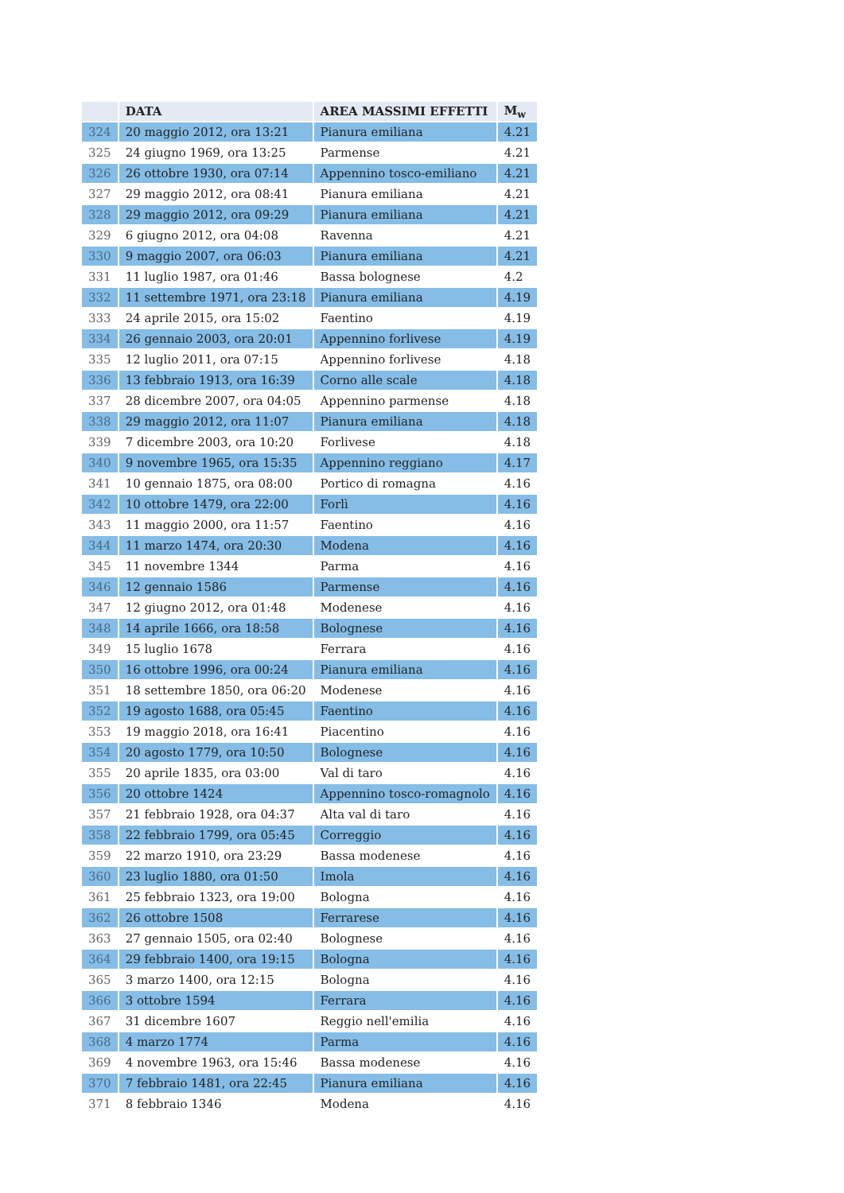| | DATA | AREA MASSIMI EFFETTI | M<sub>w</sub> |
| --- | --- | --- | --- |
| 324 | 20 maggio 2012, ora 13:21 | Pianura emiliana | 4.21 |
| 325 | 24 giugno 1969, ora 13:25 | Parmense | 4.21 |
| 326 | 26 ottobre 1930, ora 07:14 | Appennino tosco-emiliano | 4.21 |
| 327 | 29 maggio 2012, ora 08:41 | Pianura emiliana | 4.21 |
| 328 | 29 maggio 2012, ora 09:29 | Pianura emiliana | 4.21 |
| 329 | 6 giugno 2012, ora 04:08 | Ravenna | 4.21 |
| 330 | 9 maggio 2007, ora 06:03 | Pianura emiliana | 4.21 |
| 331 | 11 luglio 1987, ora 01:46 | Bassa bolognese | 4.2 |
| 332 | 11 settembre 1971, ora 23:18 | Pianura emiliana | 4.19 |
| 333 | 24 aprile 2015, ora 15:02 | Faentino | 4.19 |
| 334 | 26 gennaio 2003, ora 20:01 | Appennino forlivese | 4.19 |
| 335 | 12 luglio 2011, ora 07:15 | Appennino forlivese | 4.18 |
| 336 | 13 febbraio 1913, ora 16:39 | Corno alle scale | 4.18 |
| 337 | 28 dicembre 2007, ora 04:05 | Appennino parmense | 4.18 |
| 338 | 29 maggio 2012, ora 11:07 | Pianura emiliana | 4.18 |
| 339 | 7 dicembre 2003, ora 10:20 | Forlivese | 4.18 |
| 340 | 9 novembre 1965, ora 15:35 | Appennino reggiano | 4.17 |
| 341 | 10 gennaio 1875, ora 08:00 | Portico di romagna | 4.16 |
| 342 | 10 ottobre 1479, ora 22:00 | Forlì | 4.16 |
| 343 | 11 maggio 2000, ora 11:57 | Faentino | 4.16 |
| 344 | 11 marzo 1474, ora 20:30 | Modena | 4.16 |
| 345 | 11 novembre 1344 | Parma | 4.16 |
| 346 | 12 gennaio 1586 | Parmense | 4.16 |
| 347 | 12 giugno 2012, ora 01:48 | Modenese | 4.16 |
| 348 | 14 aprile 1666, ora 18:58 | Bolognese | 4.16 |
| 349 | 15 luglio 1678 | Ferrara | 4.16 |
| 350 | 16 ottobre 1996, ora 00:24 | Pianura emiliana | 4.16 |
| 351 | 18 settembre 1850, ora 06:20 | Modenese | 4.16 |
| 352 | 19 agosto 1688, ora 05:45 | Faentino | 4.16 |
| 353 | 19 maggio 2018, ora 16:41 | Piacentino | 4.16 |
| 354 | 20 agosto 1779, ora 10:50 | Bolognese | 4.16 |
| 355 | 20 aprile 1835, ora 03:00 | Val di taro | 4.16 |
| 356 | 20 ottobre 1424 | Appennino tosco-romagnolo | 4.16 |
| 357 | 21 febbraio 1928, ora 04:37 | Alta val di taro | 4.16 |
| 358 | 22 febbraio 1799, ora 05:45 | Correggio | 4.16 |
| 359 | 22 marzo 1910, ora 23:29 | Bassa modenese | 4.16 |
| 360 | 23 luglio 1880, ora 01:50 | Imola | 4.16 |
| 361 | 25 febbraio 1323, ora 19:00 | Bologna | 4.16 |
| 362 | 26 ottobre 1508 | Ferrarese | 4.16 |
| 363 | 27 gennaio 1505, ora 02:40 | Bolognese | 4.16 |
| 364 | 29 febbraio 1400, ora 19:15 | Bologna | 4.16 |
| 365 | 3 marzo 1400, ora 12:15 | Bologna | 4.16 |
| 366 | 3 ottobre 1594 | Ferrara | 4.16 |
| 367 | 31 dicembre 1607 | Reggio nell'emilia | 4.16 |
| 368 | 4 marzo 1774 | Parma | 4.16 |
| 369 | 4 novembre 1963, ora 15:46 | Bassa modenese | 4.16 |
| 370 | 7 febbraio 1481, ora 22:45 | Pianura emiliana | 4.16 |
| 371 | 8 febbraio 1346 | Modena | 4.16 |